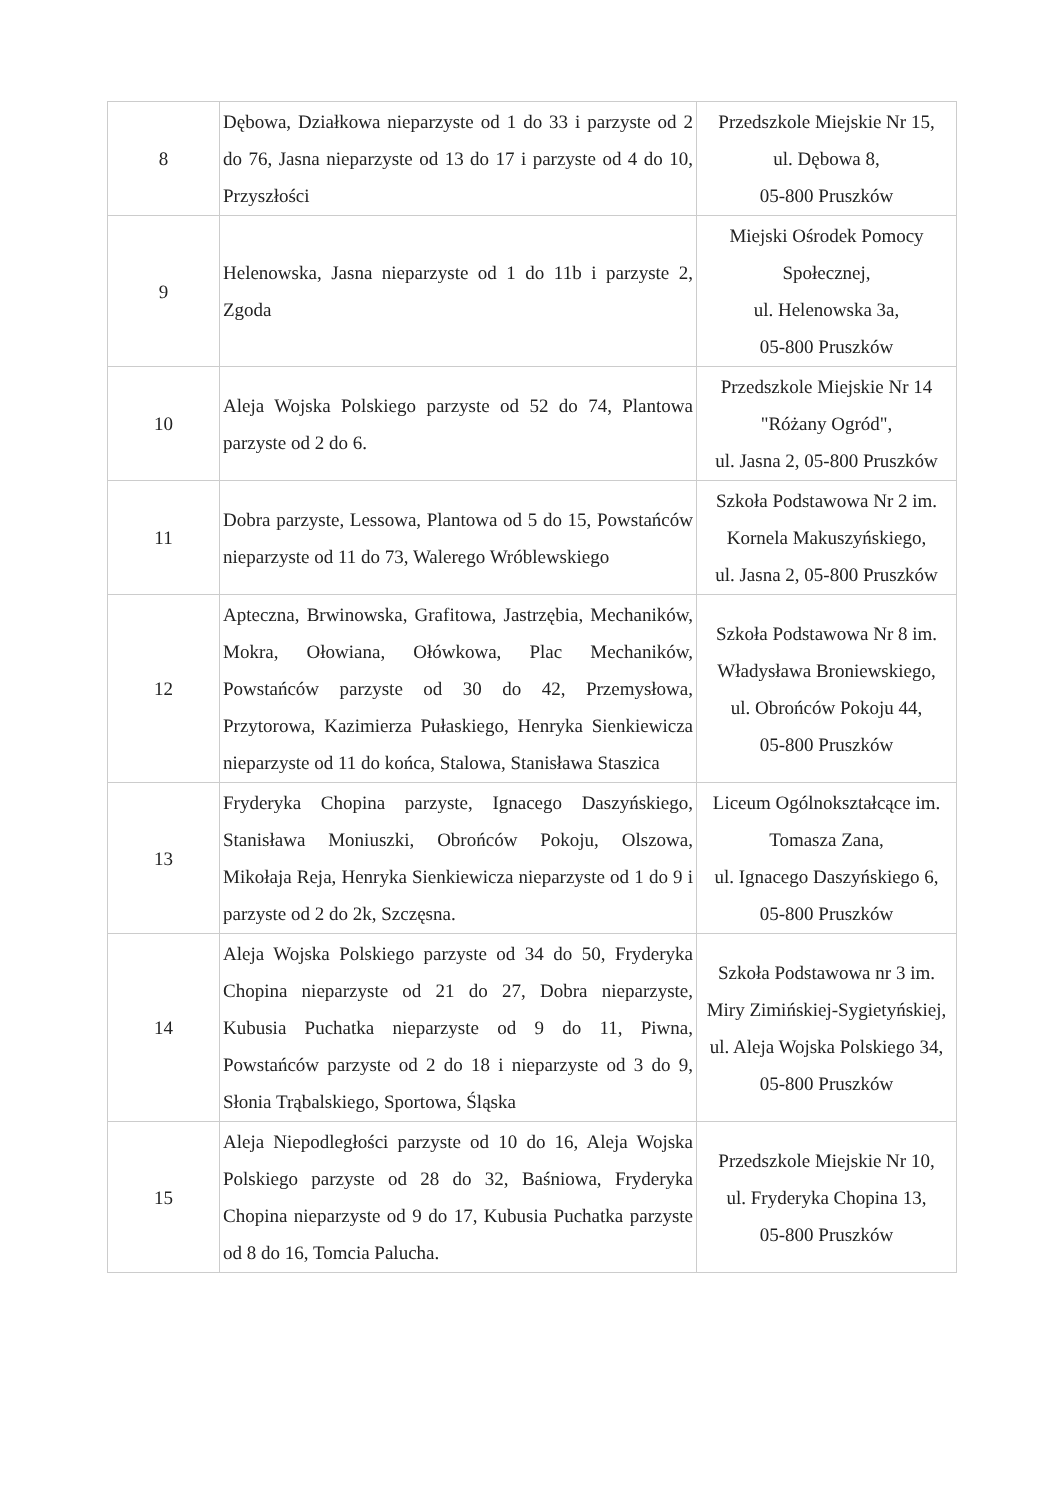| 8 | Dębowa, Działkowa nieparzyste od 1 do 33 i parzyste od 2 do 76, Jasna nieparzyste od 13 do 17 i parzyste od 4 do 10, Przyszłości | Przedszkole Miejskie Nr 15, ul. Dębowa 8, 05-800 Pruszków |
| 9 | Helenowska, Jasna nieparzyste od 1 do 11b i parzyste 2, Zgoda | Miejski Ośrodek Pomocy Społecznej, ul. Helenowska 3a, 05-800 Pruszków |
| 10 | Aleja Wojska Polskiego parzyste od 52 do 74, Plantowa parzyste od 2 do 6. | Przedszkole Miejskie Nr 14 "Różany Ogród", ul. Jasna 2, 05-800 Pruszków |
| 11 | Dobra parzyste, Lessowa, Plantowa od 5 do 15, Powstańców nieparzyste od 11 do 73, Walerego Wróblewskiego | Szkoła Podstawowa Nr 2 im. Kornela Makuszyńskiego, ul. Jasna 2, 05-800 Pruszków |
| 12 | Apteczna, Brwinowska, Grafitowa, Jastrzębia, Mechaników, Mokra, Ołowiana, Ołówkowa, Plac Mechaników, Powstańców parzyste od 30 do 42, Przemysłowa, Przytorowa, Kazimierza Pułaskiego, Henryka Sienkiewicza nieparzyste od 11 do końca, Stalowa, Stanisława Staszica | Szkoła Podstawowa Nr 8 im. Władysława Broniewskiego, ul. Obrońców Pokoju 44, 05-800 Pruszków |
| 13 | Fryderyka Chopina parzyste, Ignacego Daszyńskiego, Stanisława Moniuszki, Obrońców Pokoju, Olszowa, Mikołaja Reja, Henryka Sienkiewicza nieparzyste od 1 do 9 i parzyste od 2 do 2k, Szczęsna. | Liceum Ogólnokształcące im. Tomasza Zana, ul. Ignacego Daszyńskiego 6, 05-800 Pruszków |
| 14 | Aleja Wojska Polskiego parzyste od 34 do 50, Fryderyka Chopina nieparzyste od 21 do 27, Dobra nieparzyste, Kubusia Puchatka nieparzyste od 9 do 11, Piwna, Powstańców parzyste od 2 do 18 i nieparzyste od 3 do 9, Słonia Trąbalskiego, Sportowa, Śląska | Szkoła Podstawowa nr 3 im. Miry Zimińskiej-Sygietyńskiej, ul. Aleja Wojska Polskiego 34, 05-800 Pruszków |
| 15 | Aleja Niepodległości parzyste od 10 do 16, Aleja Wojska Polskiego parzyste od 28 do 32, Baśniowa, Fryderyka Chopina nieparzyste od 9 do 17, Kubusia Puchatka parzyste od 8 do 16, Tomcia Palucha. | Przedszkole Miejskie Nr 10, ul. Fryderyka Chopina 13, 05-800 Pruszków |